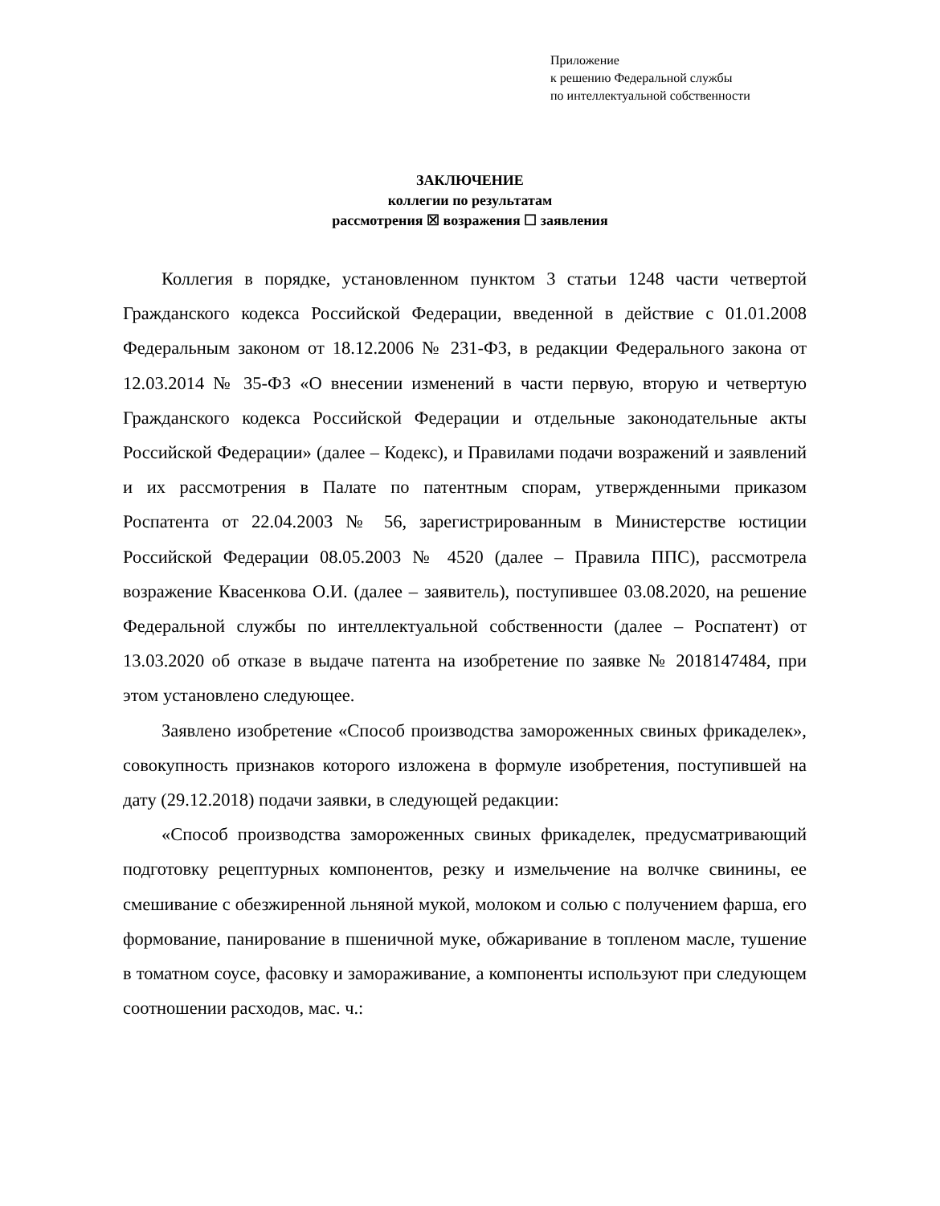Приложение
к решению Федеральной службы
по интеллектуальной собственности
ЗАКЛЮЧЕНИЕ
коллегии по результатам
рассмотрения ☒ возражения ☐ заявления
Коллегия в порядке, установленном пунктом 3 статьи 1248 части четвертой Гражданского кодекса Российской Федерации, введенной в действие с 01.01.2008 Федеральным законом от 18.12.2006 № 231-ФЗ, в редакции Федерального закона от 12.03.2014 № 35-ФЗ «О внесении изменений в части первую, вторую и четвертую Гражданского кодекса Российской Федерации и отдельные законодательные акты Российской Федерации» (далее – Кодекс), и Правилами подачи возражений и заявлений и их рассмотрения в Палате по патентным спорам, утвержденными приказом Роспатента от 22.04.2003 № 56, зарегистрированным в Министерстве юстиции Российской Федерации 08.05.2003 № 4520 (далее – Правила ППС), рассмотрела возражение Квасенкова О.И. (далее – заявитель), поступившее 03.08.2020, на решение Федеральной службы по интеллектуальной собственности (далее – Роспатент) от 13.03.2020 об отказе в выдаче патента на изобретение по заявке № 2018147484, при этом установлено следующее.
Заявлено изобретение «Способ производства замороженных свиных фрикаделек», совокупность признаков которого изложена в формуле изобретения, поступившей на дату (29.12.2018) подачи заявки, в следующей редакции:
«Способ производства замороженных свиных фрикаделек, предусматривающий подготовку рецептурных компонентов, резку и измельчение на волчке свинины, ее смешивание с обезжиренной льняной мукой, молоком и солью с получением фарша, его формование, панирование в пшеничной муке, обжаривание в топленом масле, тушение в томатном соусе, фасовку и замораживание, а компоненты используют при следующем соотношении расходов, мас. ч.: